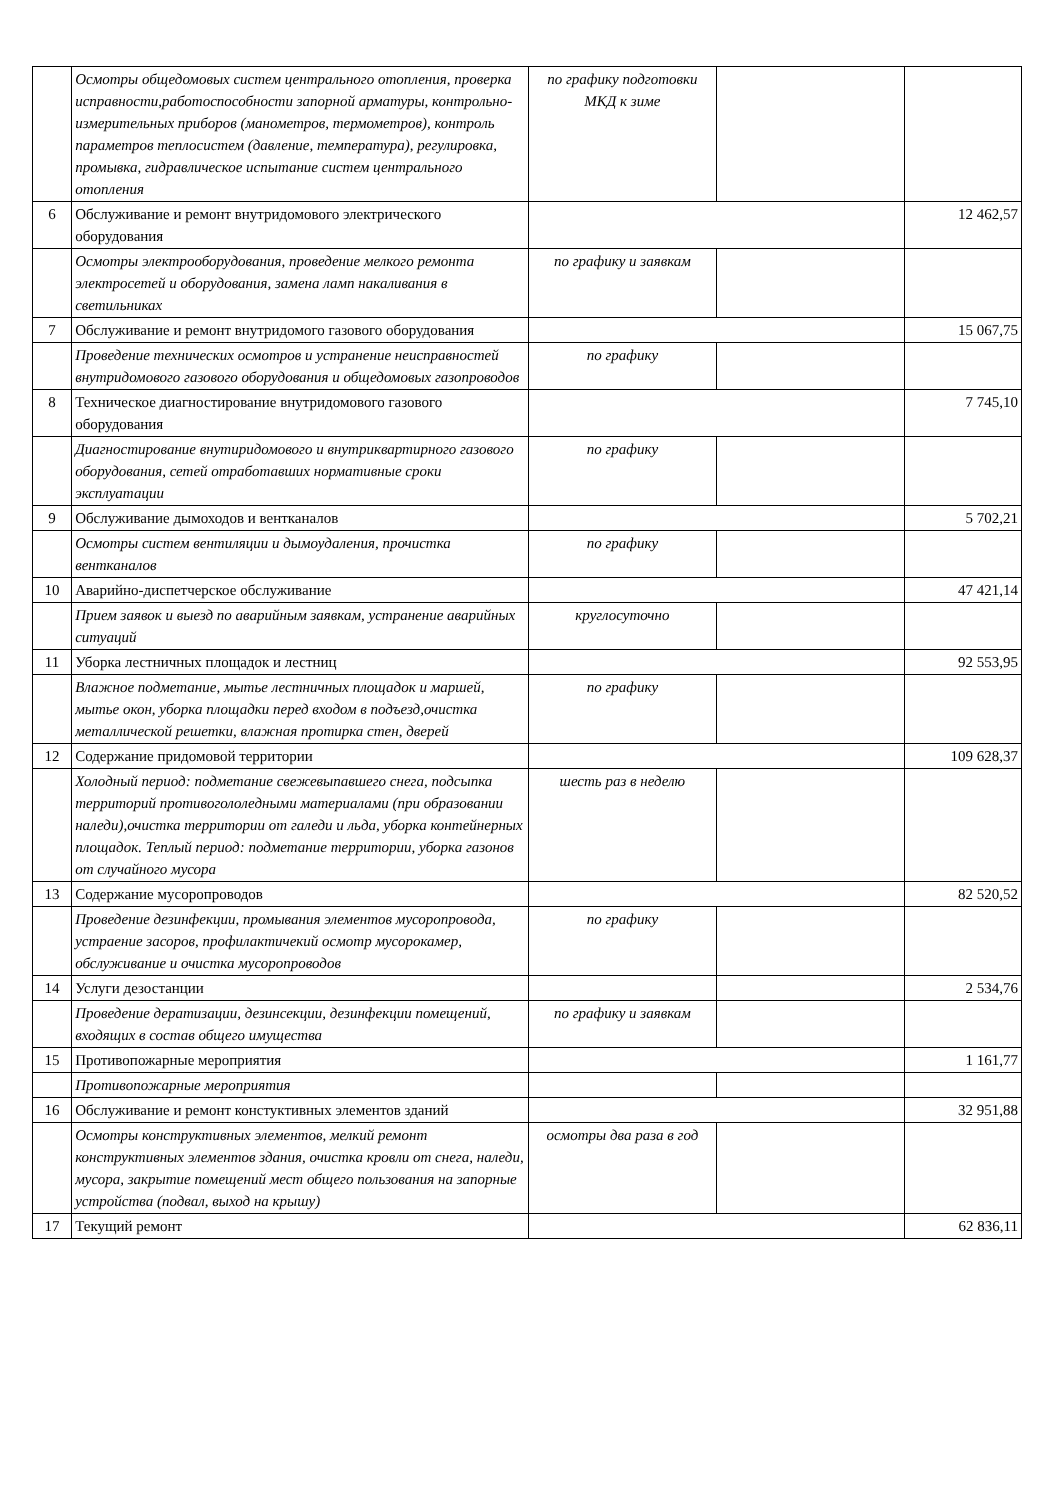| | Осмотры общедомовых систем центрального отопления, проверка исправности,работоспособности запорной арматуры, контрольно-измерительных приборов (манометров, термометров), контроль параметров теплосистем (давление, температура), регулировка, промывка, гидравлическое испытание систем центрального отопления | по графику подготовки МКД к зиме | | |
| 6 | Обслуживание и ремонт внутридомового электрического оборудования | | | 12 462,57 |
| | Осмотры электрооборудования, проведение мелкого ремонта электросетей и оборудования, замена ламп накаливания в светильниках | по графику и заявкам | | |
| 7 | Обслуживание и ремонт внутридомого газового оборудования | | | 15 067,75 |
| | Проведение технических осмотров и устранение неисправностей внутридомового газового оборудования и общедомовых газопроводов | по графику | | |
| 8 | Техническое диагностирование внутридомового газового оборудования | | | 7 745,10 |
| | Диагностирование внутиридомового и внутриквартирного газового оборудования, сетей отработавших нормативные сроки эксплуатации | по графику | | |
| 9 | Обслуживание дымоходов и вентканалов | | | 5 702,21 |
| | Осмотры систем вентиляции и дымоудаления, прочистка вентканалов | по графику | | |
| 10 | Аварийно-диспетчерское обслуживание | | | 47 421,14 |
| | Прием заявок и выезд по аварийным заявкам, устранение аварийных ситуаций | круглосуточно | | |
| 11 | Уборка лестничных площадок и лестниц | | | 92 553,95 |
| | Влажное подметание, мытье лестничных площадок и маршей, мытье окон, уборка площадки перед входом в подъезд,очистка металлической решетки, влажная протирка стен, дверей | по графику | | |
| 12 | Содержание придомовой территории | | | 109 628,37 |
| | Холодный период: подметание свежевыпавшего снега, подсыпка территорий противогололедными материалами (при образовании наледи),очистка территории от галеди и льда, уборка контейнерных площадок. Теплый период: подметание территории, уборка газонов от случайного мусора | шесть раз в неделю | | |
| 13 | Содержание мусоропроводов | | | 82 520,52 |
| | Проведение дезинфекции, промывания элементов мусоропровода, устраение засоров, профилактичекий осмотр мусорокамер, обслуживание и очистка мусоропроводов | по графику | | |
| 14 | Услуги дезостанции | | | 2 534,76 |
| | Проведение дератизации, дезинсекции, дезинфекции помещений, входящих в состав общего имущества | по графику и заявкам | | |
| 15 | Противопожарные мероприятия | | | 1 161,77 |
| | Противопожарные мероприятия | | | |
| 16 | Обслуживание и ремонт констуктивных элементов зданий | | | 32 951,88 |
| | Осмотры конструктивных элементов, мелкий ремонт конструктивных элементов здания, очистка кровли от снега, наледи, мусора, закрытие помещений мест общего пользования на запорные устройства (подвал, выход на крышу) | осмотры два раза в год | | |
| 17 | Текущий ремонт | | | 62 836,11 |